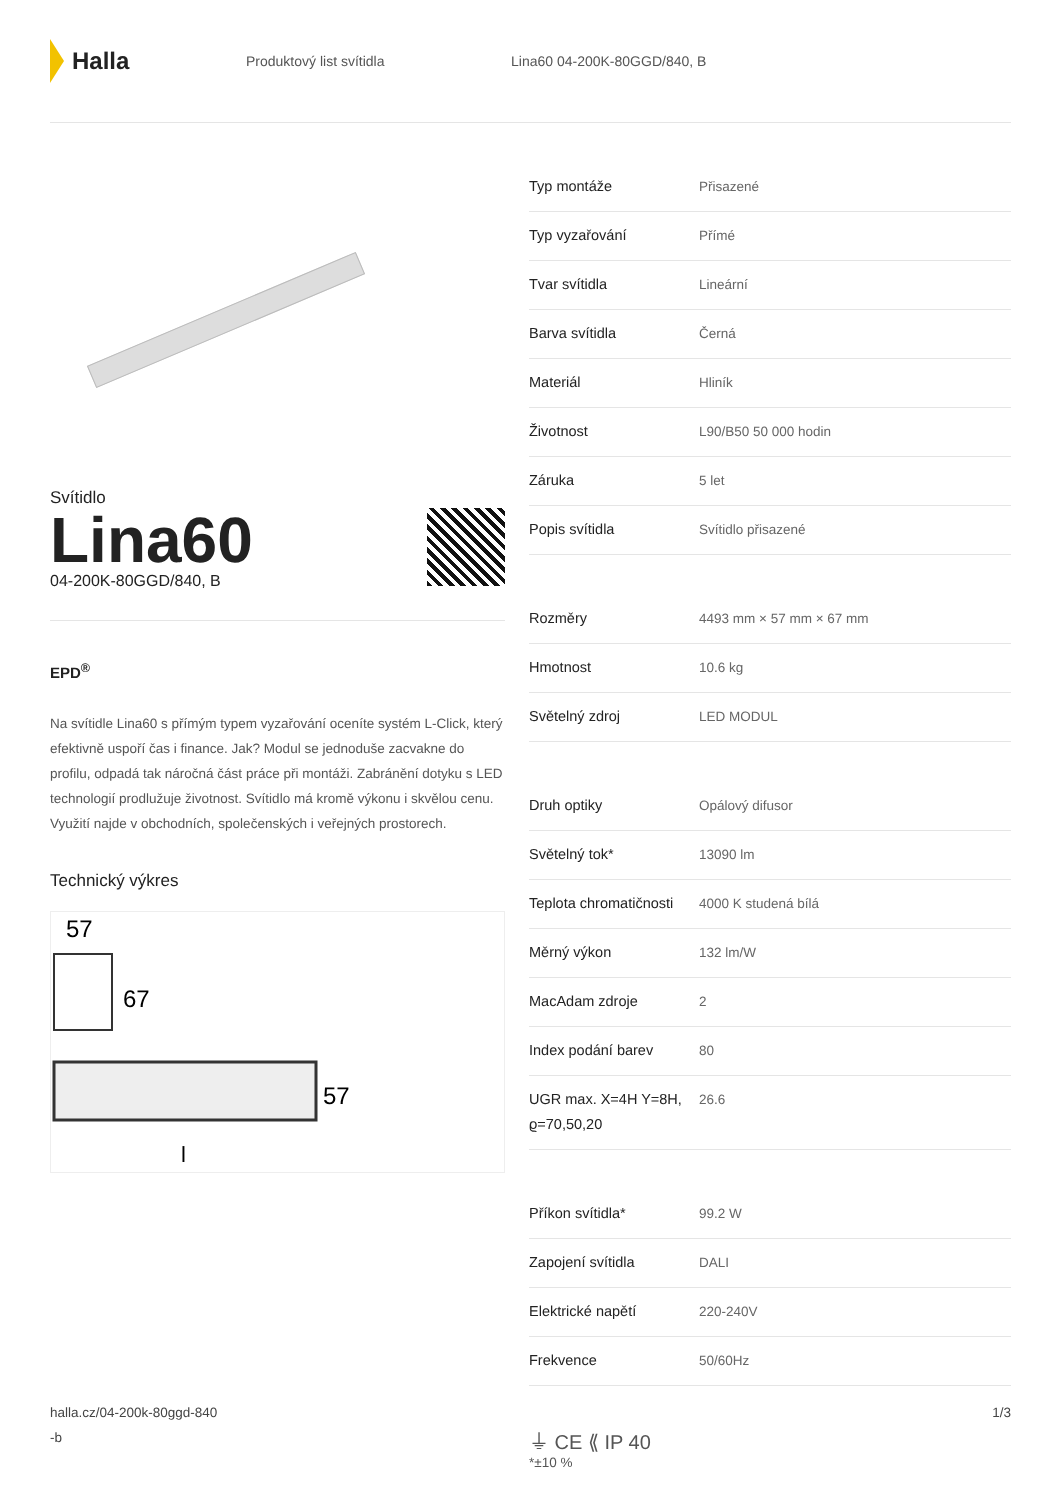Halla
Produktový list svítidla Lina60 04-200K-80GGD/840, B
Svítidlo
Lina60
04-200K-80GGD/840, B
EPD<sup>®</sup>
Na svítidle Lina60 s přímým typem vyzařování oceníte systém L-Click, který efektivně uspoří čas i finance. Jak? Modul se jednoduše zacvakne do profilu, odpadá tak náročná část práce při montáži. Zabránění dotyku s LED technologií prodlužuje životnost. Svítidlo má kromě výkonu i skvělou cenu. Využití najde v obchodních, společenských i veřejných prostorech.
Technický výkres
57
67
57
l
| Typ montáže | Přisazené |
| Typ vyzařování | Přímé |
| Tvar svítidla | Lineární |
| Barva svítidla | Černá |
| Materiál | Hliník |
| Životnost | L90/B50 50 000 hodin |
| Záruka | 5 let |
| Popis svítidla | Svítidlo přisazené |
| Rozměry | 4493 mm × 57 mm × 67 mm |
| Hmotnost | 10.6 kg |
| Světelný zdroj | LED MODUL |
| Druh optiky | Opálový difusor |
| Světelný tok* | 13090 lm |
| Teplota chromatičnosti | 4000 K studená bílá |
| Měrný výkon | 132 lm/W |
| MacAdam zdroje | 2 |
| Index podání barev | 80 |
| UGR max. X=4H Y=8H, ϱ=70,50,20 | 26.6 |
| Příkon svítidla* | 99.2 W |
| Zapojení svítidla | DALI |
| Elektrické napětí | 220-240V |
| Frekvence | 50/60Hz |
⏚ CE ⟪ IP 40
*±10 %
halla.cz/04-200k-80ggd-840
-b
1/3